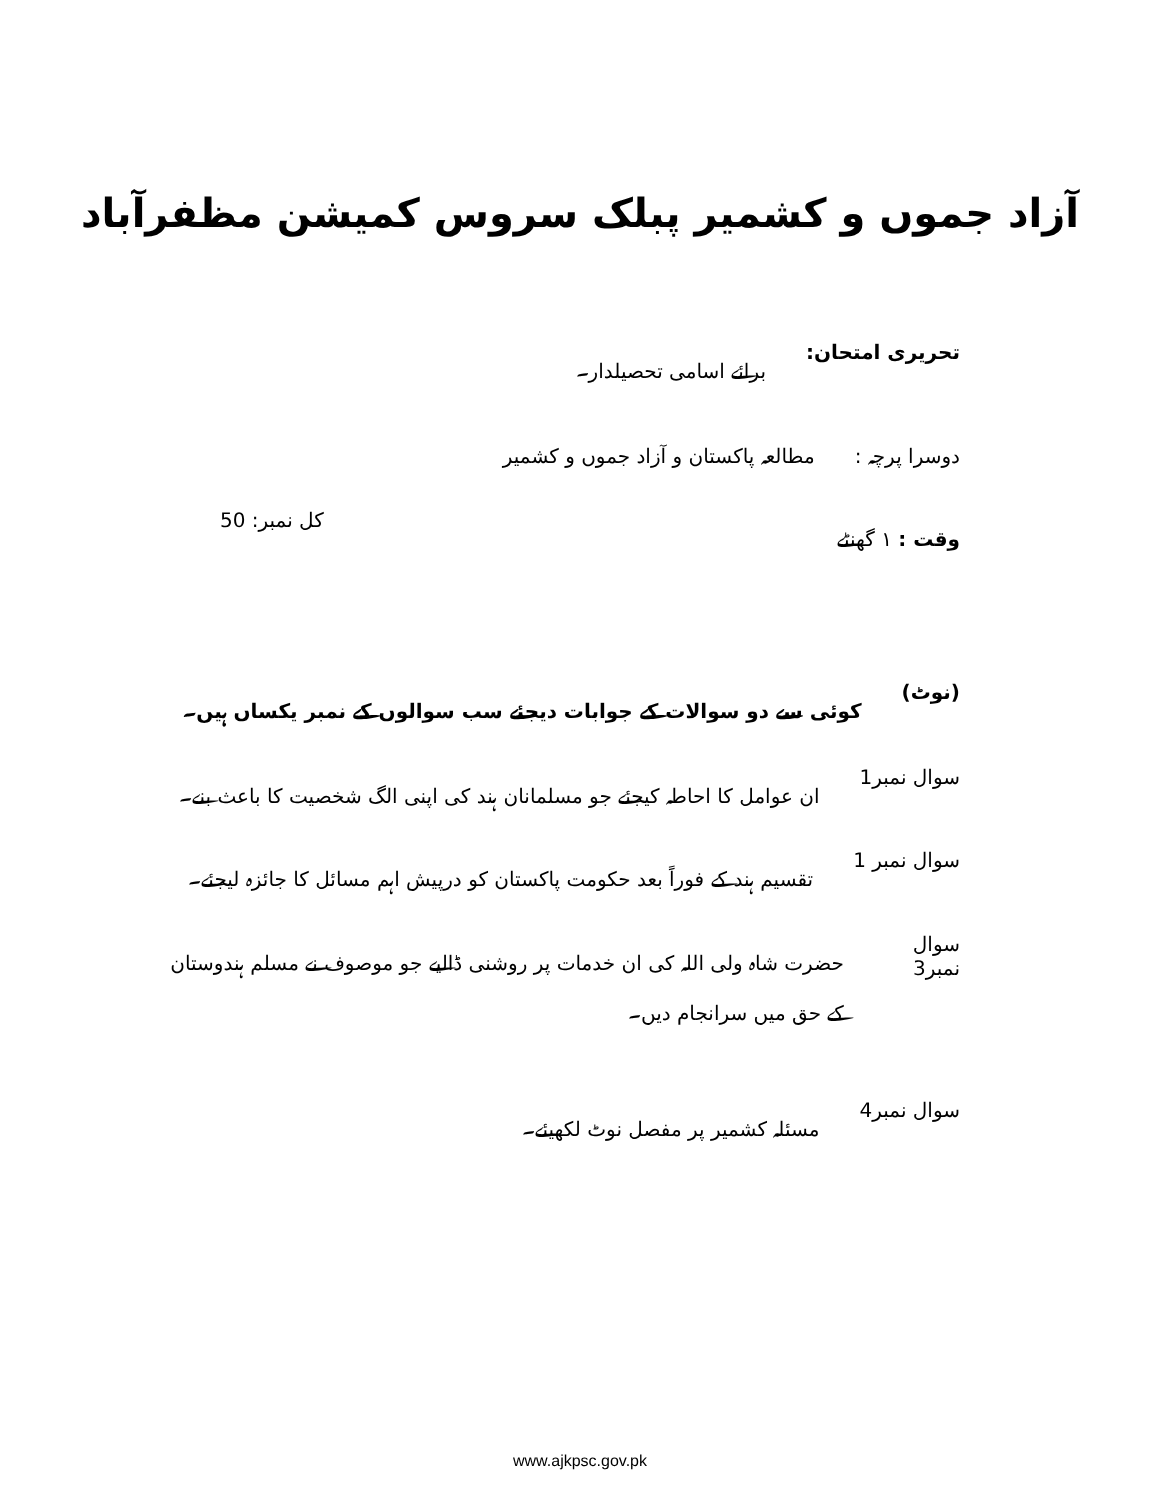آزاد جموں و کشمیر پبلک سروس کمیشن مظفرآباد
تحریری امتحان: برائے اسامی تحصیلدار۔
دوسرا پرچہ : مطالعہ پاکستان و آزاد جموں و کشمیر
وقت : ۱ گھنٹے کل نمبر: 50
(نوٹ) کوئی سے دو سوالات کے جوابات دیجئے سب سوالوں کے نمبر یکساں ہیں۔
سوال نمبر1 ان عوامل کا احاطہ کیجئے جو مسلمانان ہند کی اپنی الگ شخصیت کا باعث بنے۔
سوال نمبر 1 تقسیم ہند کے فوراً بعد حکومت پاکستان کو درپیش اہم مسائل کا جائزہ لیجئے۔
سوال نمبر3 حضرت شاہ ولی اللہ کی ان خدمات پر روشنی ڈالیے جو موصوف نے مسلم ہندوستان کے حق میں سرانجام دیں۔
سوال نمبر4 مسئلہ کشمیر پر مفصل نوٹ لکھیئے۔
www.ajkpsc.gov.pk